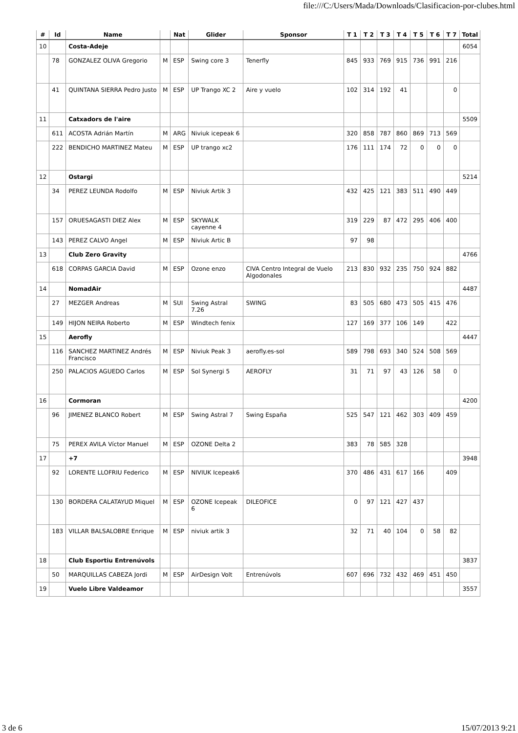file:///C:/Users/Mada/Downloads/Clasificacion-por-clubes.html
| # | Id | Name | | Nat | Glider | Sponsor | T 1 | T 2 | T 3 | T 4 | T 5 | T 6 | T 7 | Total |
| --- | --- | --- | --- | --- | --- | --- | --- | --- | --- | --- | --- | --- | --- | --- |
| 10 | | Costa-Adeje | | | | | | | | | | | | 6054 |
| | 78 | GONZALEZ OLIVA Gregorio | M | ESP | Swing core 3 | Tenerfly | 845 | 933 | 769 | 915 | 736 | 991 | 216 | |
| | 41 | QUINTANA SIERRA Pedro Justo | M | ESP | UP Trango XC 2 | Aire y vuelo | 102 | 314 | 192 | 41 | | | 0 | |
| 11 | | Catxadors de l'aire | | | | | | | | | | | | 5509 |
| | 611 | ACOSTA Adrián Martín | M | ARG | Niviuk icepeak 6 | | 320 | 858 | 787 | 860 | 869 | 713 | 569 | |
| | 222 | BENDICHO MARTINEZ Mateu | M | ESP | UP trango xc2 | | 176 | 111 | 174 | 72 | 0 | 0 | 0 | |
| 12 | | Ostargi | | | | | | | | | | | | 5214 |
| | 34 | PEREZ LEUNDA Rodolfo | M | ESP | Niviuk Artik 3 | | 432 | 425 | 121 | 383 | 511 | 490 | 449 | |
| | 157 | ORUESAGASTI DIEZ Alex | M | ESP | SKYWALK cayenne 4 | | 319 | 229 | 87 | 472 | 295 | 406 | 400 | |
| | 143 | PEREZ CALVO Angel | M | ESP | Niviuk Artic B | | 97 | 98 | | | | | | |
| 13 | | Club Zero Gravity | | | | | | | | | | | | 4766 |
| | 618 | CORPAS GARCIA David | M | ESP | Ozone enzo | CIVA Centro Integral de Vuelo Algodonales | 213 | 830 | 932 | 235 | 750 | 924 | 882 | |
| 14 | | NomadAir | | | | | | | | | | | | 4487 |
| | 27 | MEZGER Andreas | M | SUI | Swing Astral 7.26 | SWING | 83 | 505 | 680 | 473 | 505 | 415 | 476 | |
| | 149 | HIJON NEIRA Roberto | M | ESP | Windtech fenix | | 127 | 169 | 377 | 106 | 149 | | 422 | |
| 15 | | Aerofly | | | | | | | | | | | | 4447 |
| | 116 | SANCHEZ MARTINEZ Andrés Francisco | M | ESP | Niviuk Peak 3 | aerofly.es-sol | 589 | 798 | 693 | 340 | 524 | 508 | 569 | |
| | 250 | PALACIOS AGUEDO Carlos | M | ESP | Sol Synergi 5 | AEROFLY | 31 | 71 | 97 | 43 | 126 | 58 | 0 | |
| 16 | | Cormoran | | | | | | | | | | | | 4200 |
| | 96 | JIMENEZ BLANCO Robert | M | ESP | Swing Astral 7 | Swing España | 525 | 547 | 121 | 462 | 303 | 409 | 459 | |
| | 75 | PEREX AVILA Víctor Manuel | M | ESP | OZONE Delta 2 | | 383 | 78 | 585 | 328 | | | | |
| 17 | | +7 | | | | | | | | | | | | 3948 |
| | 92 | LORENTE LLOFRIU Federico | M | ESP | NIVIUK Icepeak6 | | 370 | 486 | 431 | 617 | 166 | | 409 | |
| | 130 | BORDERA CALATAYUD Miquel | M | ESP | OZONE Icepeak 6 | DILEOFICE | 0 | 97 | 121 | 427 | 437 | | | |
| | 183 | VILLAR BALSALOBRE Enrique | M | ESP | niviuk artik 3 | | 32 | 71 | 40 | 104 | 0 | 58 | 82 | |
| 18 | | Club Esportiu Entrenúvols | | | | | | | | | | | | 3837 |
| | 50 | MARQUILLAS CABEZA Jordi | M | ESP | AirDesign Volt | Entrenúvols | 607 | 696 | 732 | 432 | 469 | 451 | 450 | |
| 19 | | Vuelo Libre Valdeamor | | | | | | | | | | | | 3557 |
3 de 6 15/07/2013 9:21